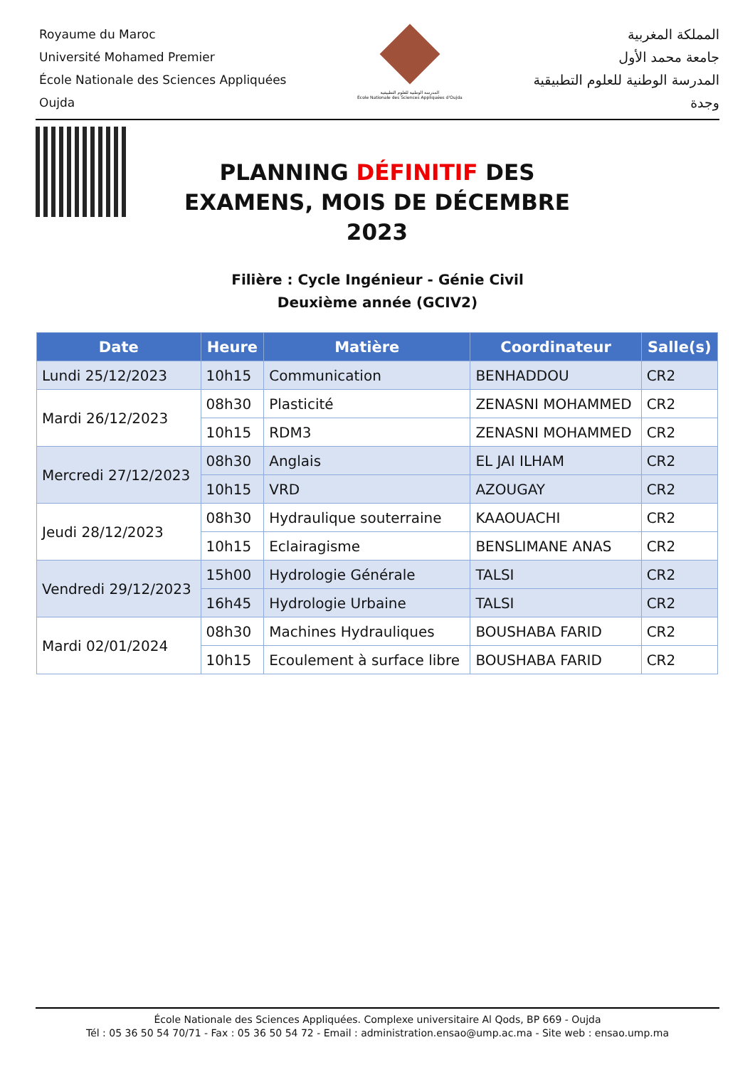Royaume du Maroc
Université Mohamed Premier
École Nationale des Sciences Appliquées
Oujda
المدرسة الوطنية للعلوم التطبيقية
École Nationale des Sciences Appliquées d'Oujda
المملكة المغربية
جامعة محمد الأول
المدرسة الوطنية للعلوم التطبيقية
وجدة
PLANNING DÉFINITIF DES EXAMENS, MOIS DE DÉCEMBRE 2023
Filière : Cycle Ingénieur - Génie Civil
Deuxième année (GCIV2)
| Date | Heure | Matière | Coordinateur | Salle(s) |
| --- | --- | --- | --- | --- |
| Lundi 25/12/2023 | 10h15 | Communication | BENHADDOU | CR2 |
| Mardi 26/12/2023 | 08h30 | Plasticité | ZENASNI MOHAMMED | CR2 |
| | 10h15 | RDM3 | ZENASNI MOHAMMED | CR2 |
| Mercredi 27/12/2023 | 08h30 | Anglais | EL JAI ILHAM | CR2 |
| | 10h15 | VRD | AZOUGAY | CR2 |
| Jeudi 28/12/2023 | 08h30 | Hydraulique souterraine | KAAOUACHI | CR2 |
| | 10h15 | Eclairagisme | BENSLIMANE ANAS | CR2 |
| Vendredi 29/12/2023 | 15h00 | Hydrologie Générale | TALSI | CR2 |
| | 16h45 | Hydrologie Urbaine | TALSI | CR2 |
| Mardi 02/01/2024 | 08h30 | Machines Hydrauliques | BOUSHABA FARID | CR2 |
| | 10h15 | Ecoulement à surface libre | BOUSHABA FARID | CR2 |
École Nationale des Sciences Appliquées. Complexe universitaire Al Qods, BP 669 - Oujda
Tél : 05 36 50 54 70/71 - Fax : 05 36 50 54 72 - Email : administration.ensao@ump.ac.ma - Site web : ensao.ump.ma